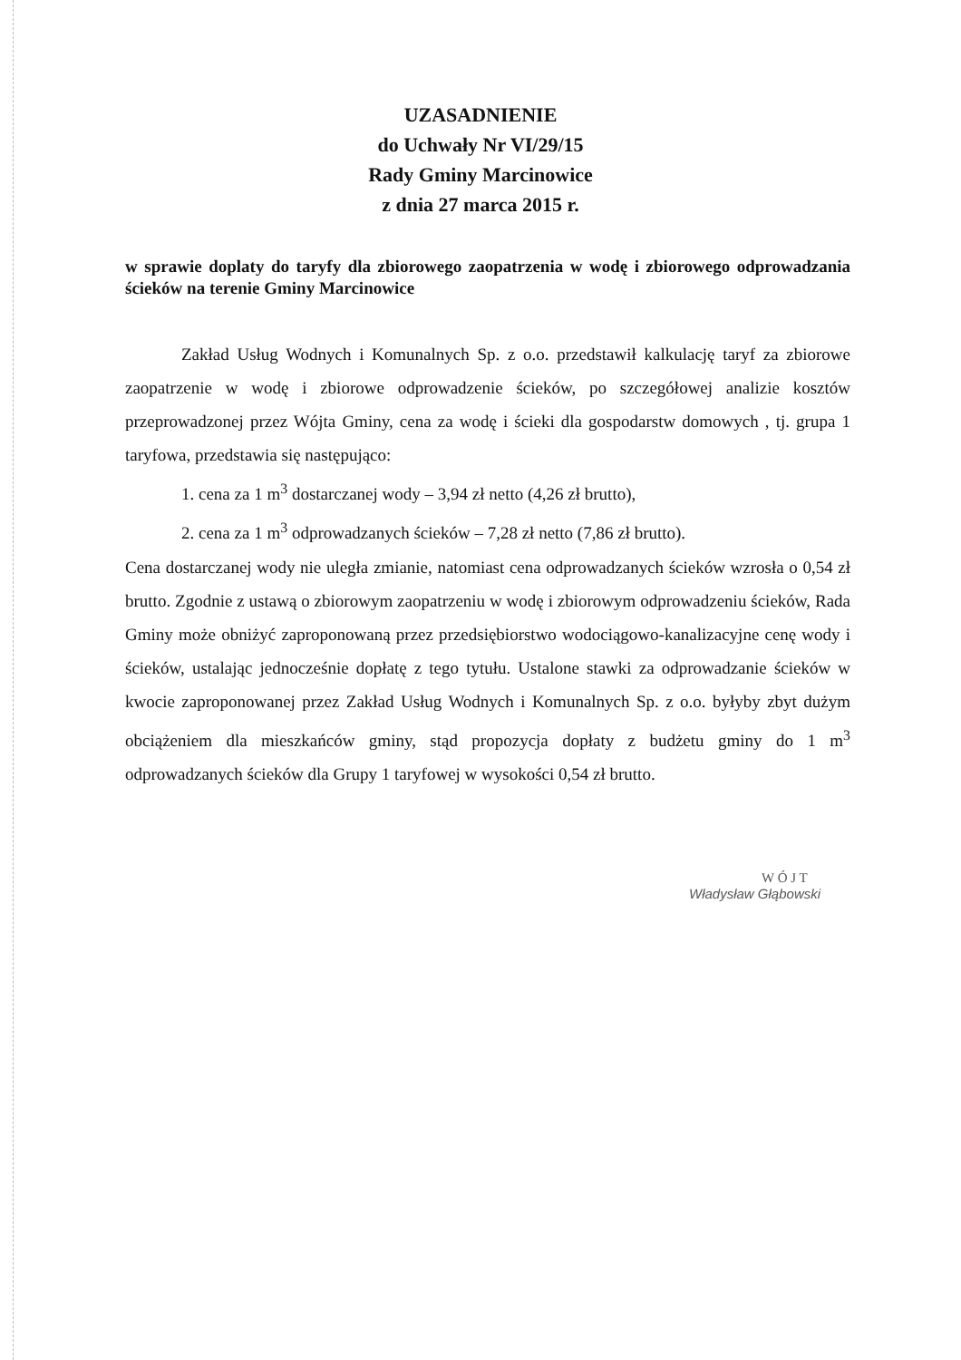UZASADNIENIE
do Uchwały Nr VI/29/15
Rady Gminy Marcinowice
z dnia 27 marca 2015 r.
w sprawie doplaty do taryfy dla zbiorowego zaopatrzenia w wodę i zbiorowego odprowadzania ścieków na terenie Gminy Marcinowice
Zakład Usług Wodnych i Komunalnych Sp. z o.o. przedstawił kalkulację taryf za zbiorowe zaopatrzenie w wodę i zbiorowe odprowadzenie ścieków, po szczegółowej analizie kosztów przeprowadzonej przez Wójta Gminy, cena za wodę i ścieki dla gospodarstw domowych , tj. grupa 1 taryfowa, przedstawia się następująco:
1. cena za 1 m<sup>3</sup> dostarczanej wody – 3,94 zł netto (4,26 zł brutto),
2. cena za 1 m<sup>3</sup> odprowadzanych ścieków – 7,28 zł netto (7,86 zł brutto).
Cena dostarczanej wody nie uległa zmianie, natomiast cena odprowadzanych ścieków wzrosła o 0,54 zł brutto. Zgodnie z ustawą o zbiorowym zaopatrzeniu w wodę i zbiorowym odprowadzeniu ścieków, Rada Gminy może obniżyć zaproponowaną przez przedsiębiorstwo wodociągowo-kanalizacyjne cenę wody i ścieków, ustalając jednocześnie dopłatę z tego tytułu. Ustalone stawki za odprowadzanie ścieków w kwocie zaproponowanej przez Zakład Usług Wodnych i Komunalnych Sp. z o.o. byłyby zbyt dużym obciążeniem dla mieszkańców gminy, stąd propozycja dopłaty z budżetu gminy do 1 m<sup>3</sup> odprowadzanych ścieków dla Grupy 1 taryfowej w wysokości 0,54 zł brutto.
W Ó J T
Władysław Głąbowski